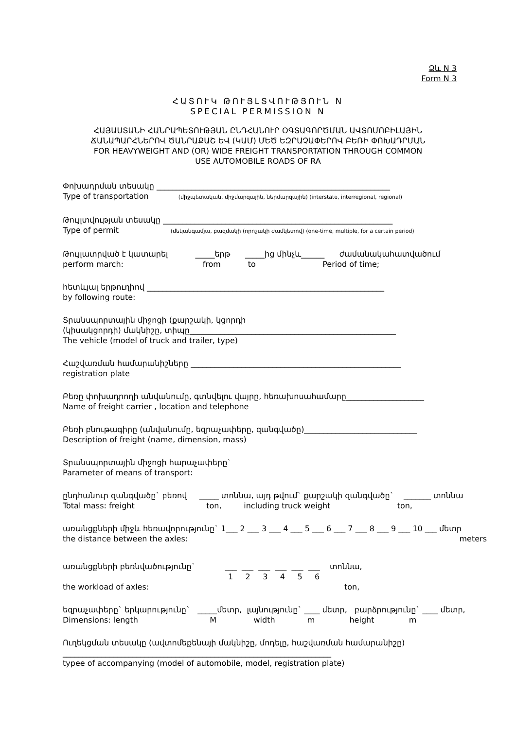Ձև N 3
Form N 3
ՀԱՏՈՒԿ ԹՈՒՅԼՏՎՈՒԹՅՈՒՆ N
SPECIAL PERMISSION N
ՀԱՅԱՍՏԱՆԻ ՀԱՆՐԱՊԵՏՈՒԹՅԱՆ ԸՆԴՀԱՆՈՒՐ ՕԳՏԱԳՈՐԾՄԱՆ ԱՎՏՈՄՈԲԻԼԱՅԻՆ
ՃԱՆԱՊԱՐՀՆԵՐՈՎ ԾԱՆՐԱՔԱՇ ԵՎ (ԿԱՄ) ՄԵԾ ԵԶՐԱՉԱՓԵՐՈՎ ԲԵՌԻ ՓՈԽԱԴՐՄԱՆ
FOR HEAVYWEIGHT AND (OR) WIDE FREIGHT TRANSPORTATION THROUGH COMMON
USE AUTOMOBILE ROADS OF RA
Փոխադրման տեսակը ____________________________________________________________
Type of transportation (միջպետական, միջմարզային, ներմարզային) (interstate, interregional, regional)
Թույլտվության տեսակը ___________________________________________________________
Type of permit (մեկանգամյա, բազմակի (որոշակի ժամկետով) (one-time, multiple, for a certain period)
Թույլատրված է կատարել _____երթ _____ից մինչև______ ժամանակահատվածում
perform march: from to Period of time;
հետևյալ երթուղիով _____________________________________________________________
by following route:
Տրանսպորտային միջոցի (քարշակի, կցորդի
(կիսակցորդի) մակնիշը, տիպը_____________________________________________________
The vehicle (model of truck and trailer, type)
Հաշվառման համարանիշները ______________________________________________________
registration plate
Բեռը փոխադրողի անվանումը, գտնվելու վայրը, հեռախոսահամարը____________________
Name of freight carrier , location and telephone
Բեռի բնութագիրը (անվանումը, եզրաչափերը, զանգվածը)_____________________________
Description of freight (name, dimension, mass)
Տրանսպորտային միջոցի հարաչափերը`
Parameter of means of transport:
ընդհանուր զանգվածը` բեռով _____ տոննա, այդ թվում` քարշակի զանգվածը` _______ տոննա
Total mass: freight ton, including truck weight ton,
առանցքների միջև հեռավորությունը` 1___ 2 ___ 3 ___ 4 ___ 5 ___ 6 ___ 7 ___ 8 ___ 9 ___ 10 ___ մետր
the distance between the axles: meters
առանցքների բեռնվածությունը` ___ ___ ___ ___ ___ ___ տոննա,
1 2 3 4 5 6
the workload of axles: ton,
եզրաչափերը` երկարությունը` _____մետր, լայնությունը` ____ մետր, բարձրությունը` ____ մետր,
Dimensions: length M width m height m
Ուղեկցման տեսակը (ավտոմեքենայի մակնիշը, մոդելը, հաշվառման համարանիշը)
_____________________________________________________________________
typee of accompanying (model of automobile, model, registration plate)